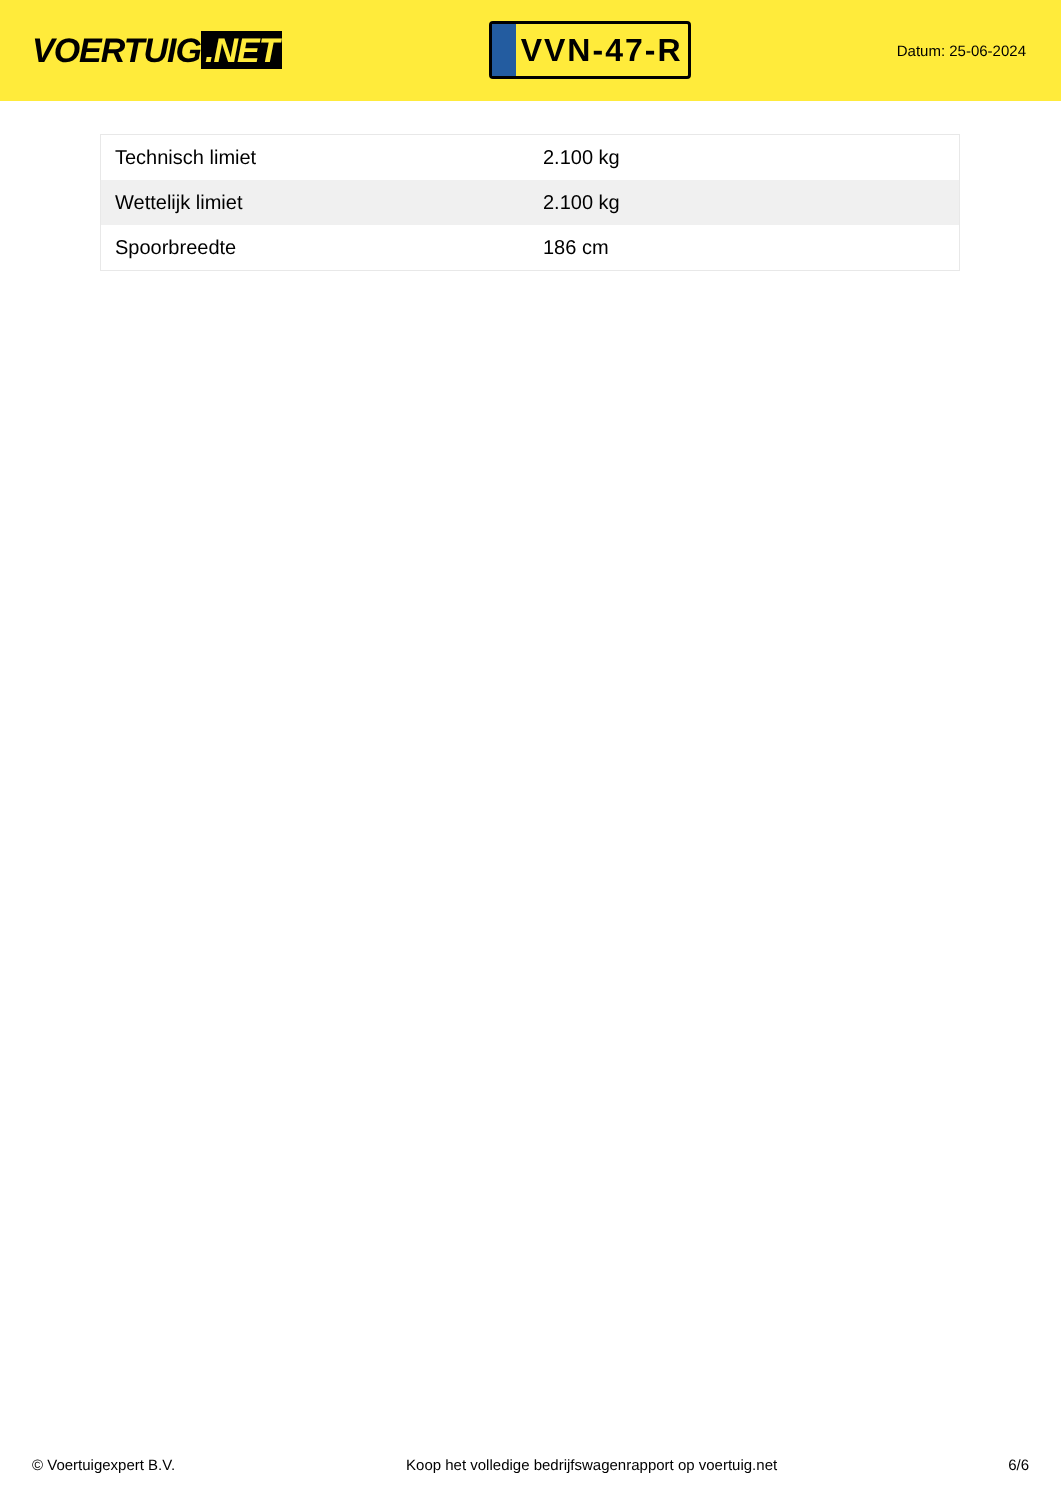VOERTUIG.NET
VVN-47-R
Datum: 25-06-2024
| Technisch limiet | 2.100 kg |
| Wettelijk limiet | 2.100 kg |
| Spoorbreedte | 186 cm |
© Voertuigexpert B.V. Koop het volledige bedrijfswagenrapport op voertuig.net 6/6